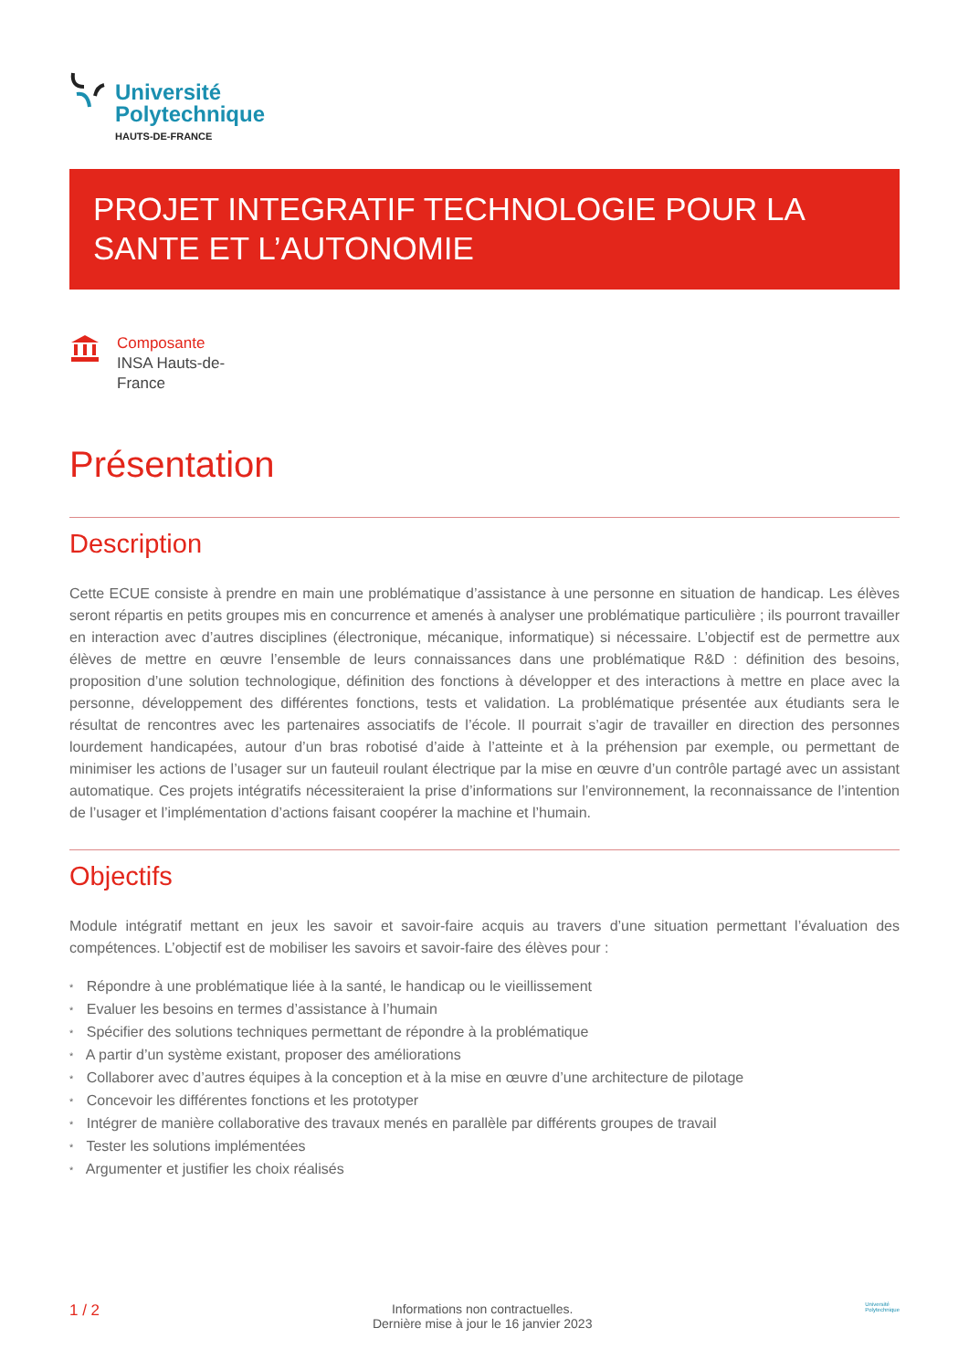Université
Polytechnique
HAUTS-DE-FRANCE
PROJET INTEGRATIF TECHNOLOGIE POUR LA SANTE ET L’AUTONOMIE
Composante
INSA Hauts-de-France
Présentation
Description
Cette ECUE consiste à prendre en main une problématique d’assistance à une personne en situation de handicap. Les élèves seront répartis en petits groupes mis en concurrence et amenés à analyser une problématique particulière ; ils pourront travailler en interaction avec d’autres disciplines (électronique, mécanique, informatique) si nécessaire. L’objectif est de permettre aux élèves de mettre en œuvre l’ensemble de leurs connaissances dans une problématique R&D : définition des besoins, proposition d’une solution technologique, définition des fonctions à développer et des interactions à mettre en place avec la personne, développement des différentes fonctions, tests et validation. La problématique présentée aux étudiants sera le résultat de rencontres avec les partenaires associatifs de l’école. Il pourrait s’agir de travailler en direction des personnes lourdement handicapées, autour d’un bras robotisé d’aide à l’atteinte et à la préhension par exemple, ou permettant de minimiser les actions de l’usager sur un fauteuil roulant électrique par la mise en œuvre d’un contrôle partagé avec un assistant automatique. Ces projets intégratifs nécessiteraient la prise d’informations sur l’environnement, la reconnaissance de l’intention de l’usager et l’implémentation d’actions faisant coopérer la machine et l’humain.
Objectifs
Module intégratif mettant en jeux les savoir et savoir-faire acquis au travers d’une situation permettant l’évaluation des compétences. L’objectif est de mobiliser les savoirs et savoir-faire des élèves pour :
* Répondre à une problématique liée à la santé, le handicap ou le vieillissement
* Evaluer les besoins en termes d’assistance à l’humain
* Spécifier des solutions techniques permettant de répondre à la problématique
* A partir d’un système existant, proposer des améliorations
* Collaborer avec d’autres équipes à la conception et à la mise en œuvre d’une architecture de pilotage
* Concevoir les différentes fonctions et les prototyper
* Intégrer de manière collaborative des travaux menés en parallèle par différents groupes de travail
* Tester les solutions implémentées
* Argumenter et justifier les choix réalisés
1 / 2
Informations non contractuelles.
Dernière mise à jour le 16 janvier 2023
Université
Polytechnique